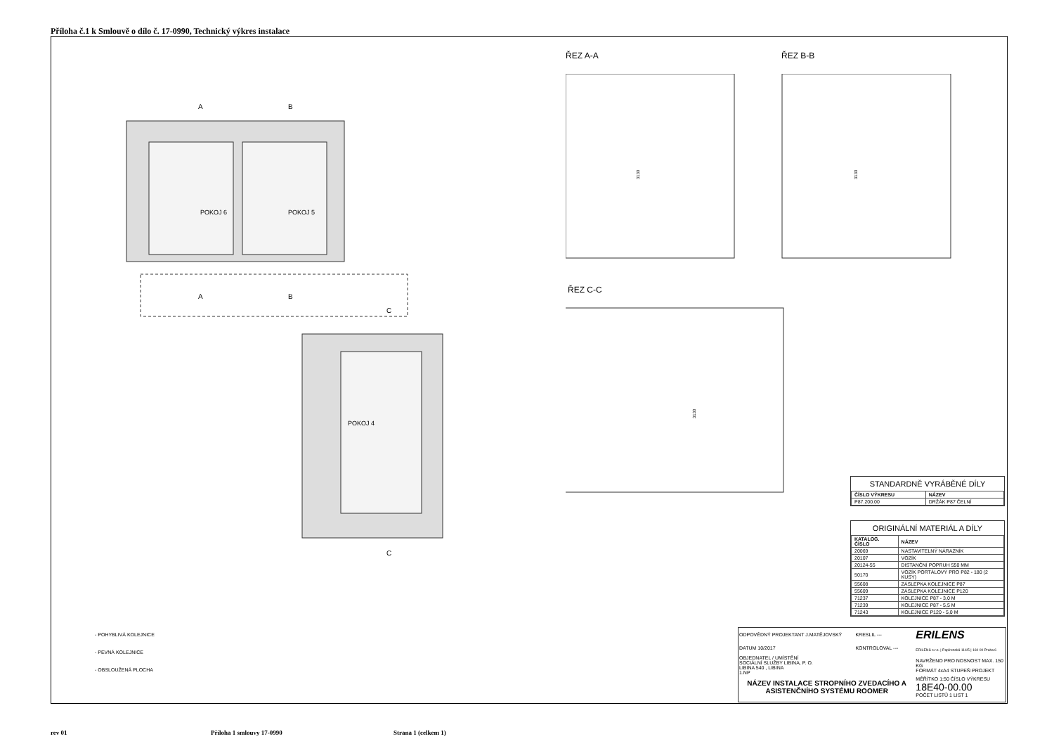Příloha č.1 k Smlouvě o dílo č. 17-0990, Technický výkres instalace
POKOJ 6
POKOJ 5
POKOJ 4
A
B
A
B
C
C
ŘEZ A-A ŘEZ B-B
ŘEZ C-C
3130
3130
3130
STANDARDNĚ VYRÁBĚNÉ DÍLY
| ČÍSLO VÝKRESU | NÁZEV |
| --- | --- |
| P87.200.00 | DRŽÁK P87 ČELNÍ |
ORIGINÁLNÍ MATERIÁL A DÍLY
| KATALOG. ČÍSLO | NÁZEV |
| --- | --- |
| 20069 | NASTAVITELNÝ NÁRAZNÍK |
| 20107 | VOZÍK |
| 20124-55 | DISTANČNÍ POPRUH 550 MM |
| 50170 | VOZÍK PORTÁLOVÝ PRO P82 - 180 (2 KUSY) |
| 55608 | ZÁSLEPKA KOLEJNICE P87 |
| 55609 | ZÁSLEPKA KOLEJNICE P120 |
| 71237 | KOLEJNICE P87 - 3,0 M |
| 71239 | KOLEJNICE P87 - 5,5 M |
| 71243 | KOLEJNICE P120 - 5,0 M |
- POHYBLIVÁ KOLEJNICE
- PEVNÁ KOLEJNICE
- OBSLOUŽENÁ PLOCHA
| ODPOVĚDNÝ PROJEKTANT J.MATĚJOVSKÝ | KRESLIL --- | ERILENS ERILENS s.r.o. / Papírenská 114/5 / 160 00 Praha 6 |
| DATUM 10/2017 | KONTROLOVAL --- | |
| OBJEDNATEL / UMÍSTĚNÍ SOCIÁLNÍ SLUŽBY LIBINA, P. O. LIBINA 540 , LIBINA 1.NP | | NAVRŽENO PRO NOSNOST MAX. 150 KG FORMÁT 4xA4 STUPEŇ PROJEKT |
| NÁZEV INSTALACE STROPNÍHO ZVEDACÍHO A ASISTENČNÍHO SYSTÉMU ROOMER | | MĚŘÍTKO 1:50 ČÍSLO VÝKRESU 18E40-00.00 POČET LISTŮ 1 LIST 1 |
rev 01 Příloha 1 smlouvy 17-0990 Strana 1 (celkem 1)